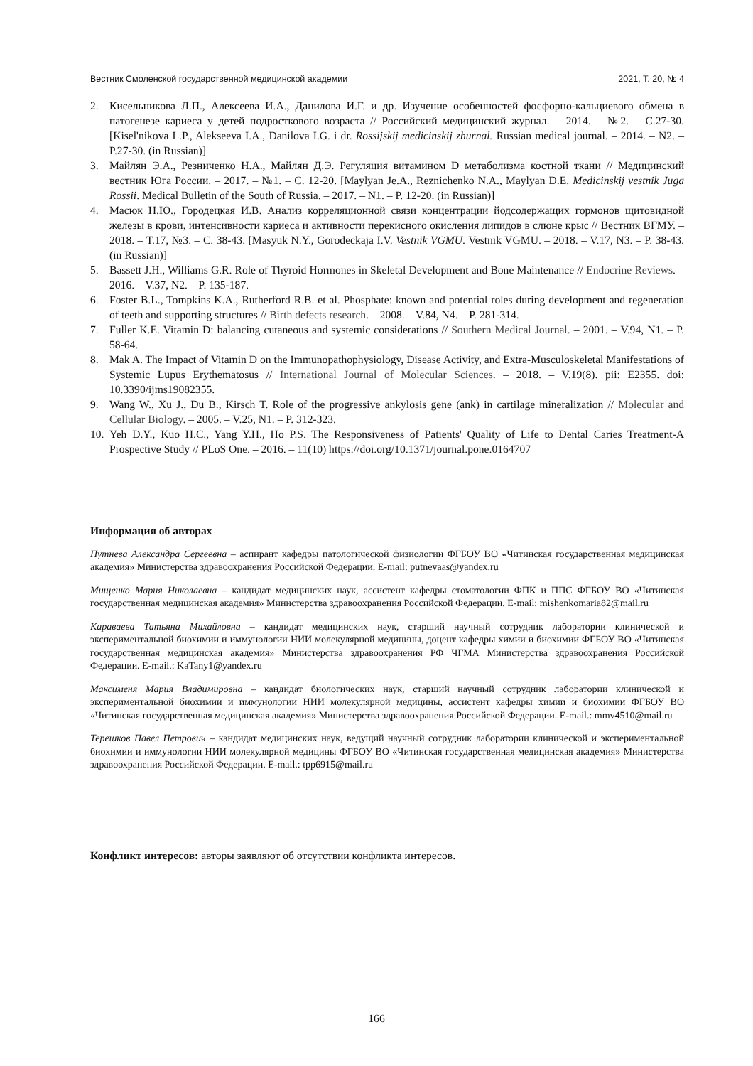Вестник Смоленской государственной медицинской академии 2021, Т. 20, № 4
2. Кисельникова Л.П., Алексеева И.А., Данилова И.Г. и др. Изучение особенностей фосфорно-кальциевого обмена в патогенезе кариеса у детей подросткового возраста // Российский медицинский журнал. – 2014. – №2. – С.27-30. [Kisel'nikova L.P., Alekseeva I.A., Danilova I.G. i dr. Rossijskij medicinskij zhurnal. Russian medical journal. – 2014. – N2. – P.27-30. (in Russian)]
3. Майлян Э.А., Резниченко Н.А., Майлян Д.Э. Регуляция витамином D метаболизма костной ткани // Медицинский вестник Юга России. – 2017. – №1. – С. 12-20. [Maylyan Je.A., Reznichenko N.A., Maylyan D.E. Medicinskij vestnik Juga Rossii. Medical Bulletin of the South of Russia. – 2017. – N1. – P. 12-20. (in Russian)]
4. Масюк Н.Ю., Городецкая И.В. Анализ корреляционной связи концентрации йодсодержащих гормонов щитовидной железы в крови, интенсивности кариеса и активности перекисного окисления липидов в слюне крыс // Вестник ВГМУ. – 2018. – Т.17, №3. – С. 38-43. [Masyuk N.Y., Gorodeckaja I.V. Vestnik VGMU. Vestnik VGMU. – 2018. – V.17, N3. – P. 38-43. (in Russian)]
5. Bassett J.H., Williams G.R. Role of Thyroid Hormones in Skeletal Development and Bone Maintenance // Endocrine Reviews. – 2016. – V.37, N2. – P. 135-187.
6. Foster B.L., Tompkins K.A., Rutherford R.B. et al. Phosphate: known and potential roles during development and regeneration of teeth and supporting structures // Birth defects research. – 2008. – V.84, N4. – P. 281-314.
7. Fuller K.E. Vitamin D: balancing cutaneous and systemic considerations // Southern Medical Journal. – 2001. – V.94, N1. – P. 58-64.
8. Mak A. The Impact of Vitamin D on the Immunopathophysiology, Disease Activity, and Extra-Musculoskeletal Manifestations of Systemic Lupus Erythematosus // International Journal of Molecular Sciences. – 2018. – V.19(8). pii: E2355. doi: 10.3390/ijms19082355.
9. Wang W., Xu J., Du B., Kirsch T. Role of the progressive ankylosis gene (ank) in cartilage mineralization // Molecular and Cellular Biology. – 2005. – V.25, N1. – P. 312-323.
10. Yeh D.Y., Kuo H.C., Yang Y.H., Ho P.S. The Responsiveness of Patients' Quality of Life to Dental Caries Treatment-A Prospective Study // PLoS One. – 2016. – 11(10) https://doi.org/10.1371/journal.pone.0164707
Информация об авторах
Путнева Александра Сергеевна – аспирант кафедры патологической физиологии ФГБОУ ВО «Читинская государственная медицинская академия» Министерства здравоохранения Российской Федерации. E-mail: putnevaas@yandex.ru
Мищенко Мария Николаевна – кандидат медицинских наук, ассистент кафедры стоматологии ФПК и ППС ФГБОУ ВО «Читинская государственная медицинская академия» Министерства здравоохранения Российской Федерации. E-mail: mishenkomaria82@mail.ru
Караваева Татьяна Михайловна – кандидат медицинских наук, старший научный сотрудник лаборатории клинической и экспериментальной биохимии и иммунологии НИИ молекулярной медицины, доцент кафедры химии и биохимии ФГБОУ ВО «Читинская государственная медицинская академия» Министерства здравоохранения РФ ЧГМА Министерства здравоохранения Российской Федерации. E-mail.: KaTany1@yandex.ru
Максименя Мария Владимировна – кандидат биологических наук, старший научный сотрудник лаборатории клинической и экспериментальной биохимии и иммунологии НИИ молекулярной медицины, ассистент кафедры химии и биохимии ФГБОУ ВО «Читинская государственная медицинская академия» Министерства здравоохранения Российской Федерации. E-mail.: mmv4510@mail.ru
Терешков Павел Петрович – кандидат медицинских наук, ведущий научный сотрудник лаборатории клинической и экспериментальной биохимии и иммунологии НИИ молекулярной медицины ФГБОУ ВО «Читинская государственная медицинская академия» Министерства здравоохранения Российской Федерации. E-mail.: tpp6915@mail.ru
Конфликт интересов: авторы заявляют об отсутствии конфликта интересов.
166